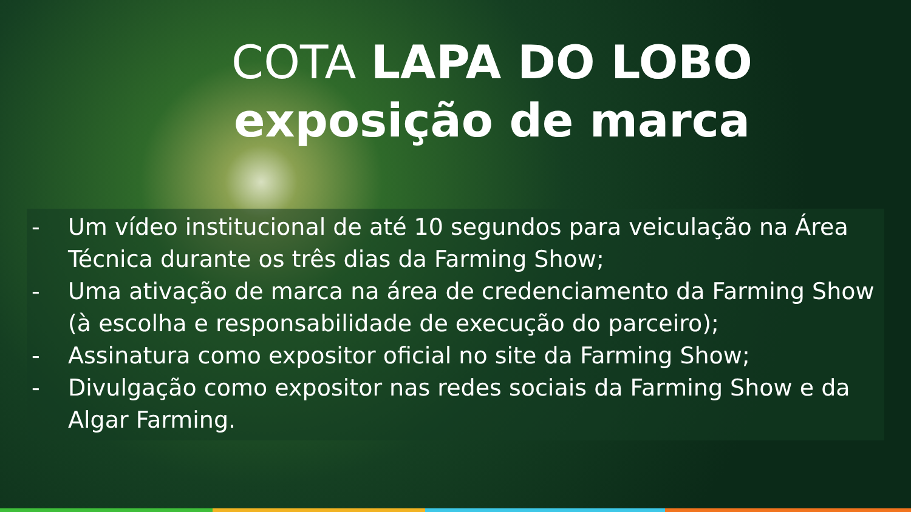COTA LAPA DO LOBO
exposição de marca
- Um vídeo institucional de até 10 segundos para veiculação na Área Técnica durante os três dias da Farming Show;
- Uma ativação de marca na área de credenciamento da Farming Show (à escolha e responsabilidade de execução do parceiro);
- Assinatura como expositor oficial no site da Farming Show;
- Divulgação como expositor nas redes sociais da Farming Show e da Algar Farming.